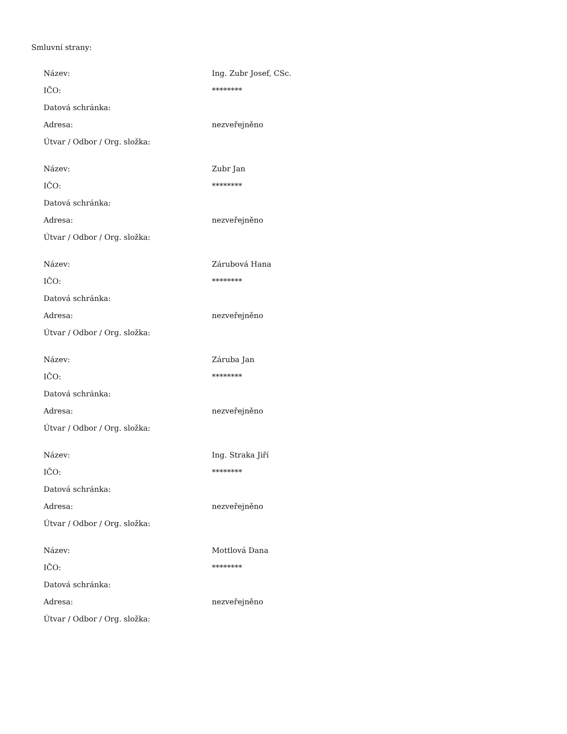Smluvní strany:
| Název: | Ing. Zubr Josef, CSc. |
| IČO: | ******** |
| Datová schránka: | |
| Adresa: | nezveřejněno |
| Útvar / Odbor / Org. složka: | |
| Název: | Zubr Jan |
| IČO: | ******** |
| Datová schránka: | |
| Adresa: | nezveřejněno |
| Útvar / Odbor / Org. složka: | |
| Název: | Zárubová Hana |
| IČO: | ******** |
| Datová schránka: | |
| Adresa: | nezveřejněno |
| Útvar / Odbor / Org. složka: | |
| Název: | Záruba Jan |
| IČO: | ******** |
| Datová schránka: | |
| Adresa: | nezveřejněno |
| Útvar / Odbor / Org. složka: | |
| Název: | Ing. Straka Jiří |
| IČO: | ******** |
| Datová schránka: | |
| Adresa: | nezveřejněno |
| Útvar / Odbor / Org. složka: | |
| Název: | Mottlová Dana |
| IČO: | ******** |
| Datová schránka: | |
| Adresa: | nezveřejněno |
| Útvar / Odbor / Org. složka: | |